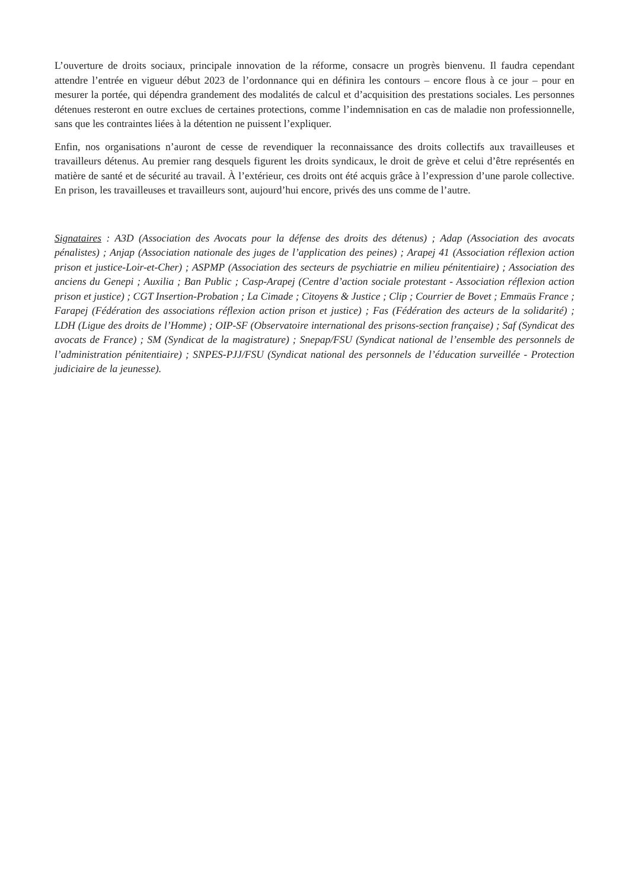L’ouverture de droits sociaux, principale innovation de la réforme, consacre un progrès bienvenu. Il faudra cependant attendre l’entrée en vigueur début 2023 de l’ordonnance qui en définira les contours – encore flous à ce jour – pour en mesurer la portée, qui dépendra grandement des modalités de calcul et d’acquisition des prestations sociales. Les personnes détenues resteront en outre exclues de certaines protections, comme l’indemnisation en cas de maladie non professionnelle, sans que les contraintes liées à la détention ne puissent l’expliquer.
Enfin, nos organisations n’auront de cesse de revendiquer la reconnaissance des droits collectifs aux travailleuses et travailleurs détenus. Au premier rang desquels figurent les droits syndicaux, le droit de grève et celui d’être représentés en matière de santé et de sécurité au travail. À l’extérieur, ces droits ont été acquis grâce à l’expression d’une parole collective. En prison, les travailleuses et travailleurs sont, aujourd’hui encore, privés des uns comme de l’autre.
Signataires : A3D (Association des Avocats pour la défense des droits des détenus) ; Adap (Association des avocats pénalistes) ; Anjap (Association nationale des juges de l’application des peines) ; Arapej 41 (Association réflexion action prison et justice-Loir-et-Cher) ; ASPMP (Association des secteurs de psychiatrie en milieu pénitentiaire) ; Association des anciens du Genepi ; Auxilia ; Ban Public ; Casp-Arapej (Centre d’action sociale protestant - Association réflexion action prison et justice) ; CGT Insertion-Probation ; La Cimade ; Citoyens & Justice ; Clip ; Courrier de Bovet ; Emmaüs France ; Farapej (Fédération des associations réflexion action prison et justice) ; Fas (Fédération des acteurs de la solidarité) ; LDH (Ligue des droits de l’Homme) ; OIP-SF (Observatoire international des prisons-section française) ; Saf (Syndicat des avocats de France) ; SM (Syndicat de la magistrature) ; Snepap/FSU (Syndicat national de l’ensemble des personnels de l’administration pénitentiaire) ; SNPES-PJJ/FSU (Syndicat national des personnels de l’éducation surveillée - Protection judiciaire de la jeunesse).